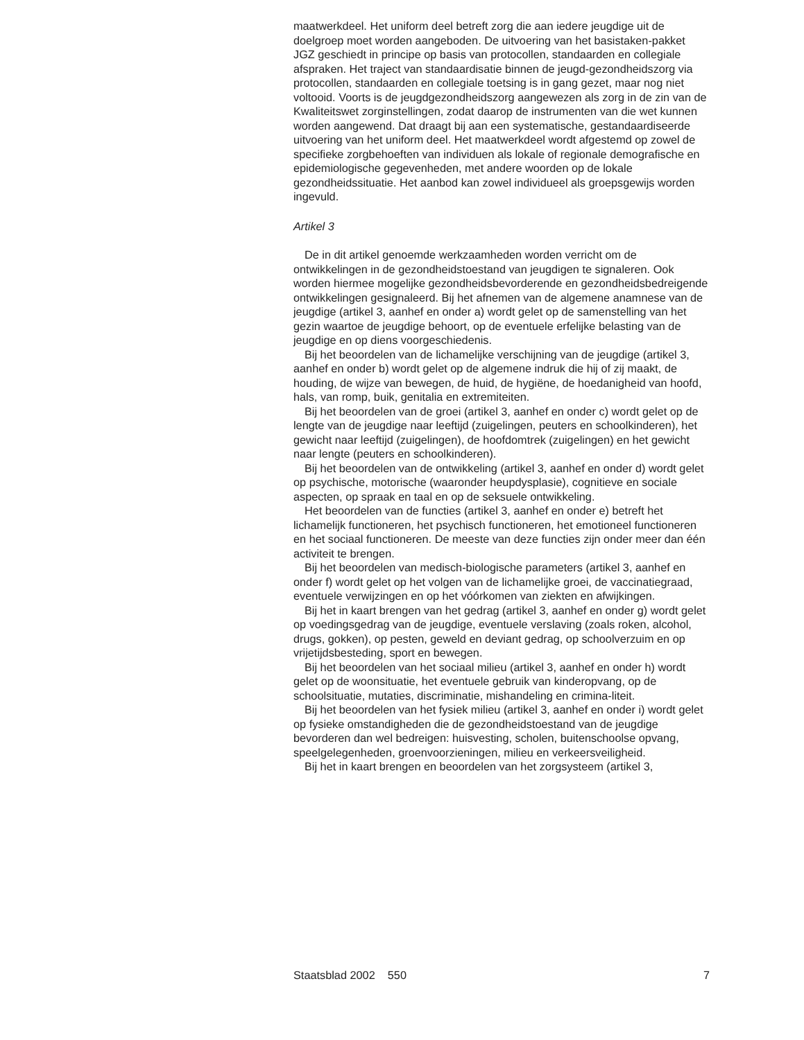maatwerkdeel. Het uniform deel betreft zorg die aan iedere jeugdige uit de doelgroep moet worden aangeboden. De uitvoering van het basistaken-pakket JGZ geschiedt in principe op basis van protocollen, standaarden en collegiale afspraken. Het traject van standaardisatie binnen de jeugd-gezondheidszorg via protocollen, standaarden en collegiale toetsing is in gang gezet, maar nog niet voltooid. Voorts is de jeugdgezondheidszorg aangewezen als zorg in de zin van de Kwaliteitswet zorginstellingen, zodat daarop de instrumenten van die wet kunnen worden aangewend. Dat draagt bij aan een systematische, gestandaardiseerde uitvoering van het uniform deel. Het maatwerkdeel wordt afgestemd op zowel de specifieke zorgbehoeften van individuen als lokale of regionale demografische en epidemiologische gegevenheden, met andere woorden op de lokale gezondheidssituatie. Het aanbod kan zowel individueel als groepsgewijs worden ingevuld.
Artikel 3
De in dit artikel genoemde werkzaamheden worden verricht om de ontwikkelingen in de gezondheidstoestand van jeugdigen te signaleren. Ook worden hiermee mogelijke gezondheidsbevorderende en gezondheidsbedreigende ontwikkelingen gesignaleerd. Bij het afnemen van de algemene anamnese van de jeugdige (artikel 3, aanhef en onder a) wordt gelet op de samenstelling van het gezin waartoe de jeugdige behoort, op de eventuele erfelijke belasting van de jeugdige en op diens voorgeschiedenis.
Bij het beoordelen van de lichamelijke verschijning van de jeugdige (artikel 3, aanhef en onder b) wordt gelet op de algemene indruk die hij of zij maakt, de houding, de wijze van bewegen, de huid, de hygiëne, de hoedanigheid van hoofd, hals, van romp, buik, genitalia en extremiteiten.
Bij het beoordelen van de groei (artikel 3, aanhef en onder c) wordt gelet op de lengte van de jeugdige naar leeftijd (zuigelingen, peuters en schoolkinderen), het gewicht naar leeftijd (zuigelingen), de hoofdomtrek (zuigelingen) en het gewicht naar lengte (peuters en schoolkinderen).
Bij het beoordelen van de ontwikkeling (artikel 3, aanhef en onder d) wordt gelet op psychische, motorische (waaronder heupdysplasie), cognitieve en sociale aspecten, op spraak en taal en op de seksuele ontwikkeling.
Het beoordelen van de functies (artikel 3, aanhef en onder e) betreft het lichamelijk functioneren, het psychisch functioneren, het emotioneel functioneren en het sociaal functioneren. De meeste van deze functies zijn onder meer dan één activiteit te brengen.
Bij het beoordelen van medisch-biologische parameters (artikel 3, aanhef en onder f) wordt gelet op het volgen van de lichamelijke groei, de vaccinatiegraad, eventuele verwijzingen en op het vóórkomen van ziekten en afwijkingen.
Bij het in kaart brengen van het gedrag (artikel 3, aanhef en onder g) wordt gelet op voedingsgedrag van de jeugdige, eventuele verslaving (zoals roken, alcohol, drugs, gokken), op pesten, geweld en deviant gedrag, op schoolverzuim en op vrijetijdsbesteding, sport en bewegen.
Bij het beoordelen van het sociaal milieu (artikel 3, aanhef en onder h) wordt gelet op de woonsituatie, het eventuele gebruik van kinderopvang, op de schoolsituatie, mutaties, discriminatie, mishandeling en crimina-liteit.
Bij het beoordelen van het fysiek milieu (artikel 3, aanhef en onder i) wordt gelet op fysieke omstandigheden die de gezondheidstoestand van de jeugdige bevorderen dan wel bedreigen: huisvesting, scholen, buitenschoolse opvang, speelgelegenheden, groenvoorzieningen, milieu en verkeersveiligheid.
Bij het in kaart brengen en beoordelen van het zorgsysteem (artikel 3,
Staatsblad 2002 550 7